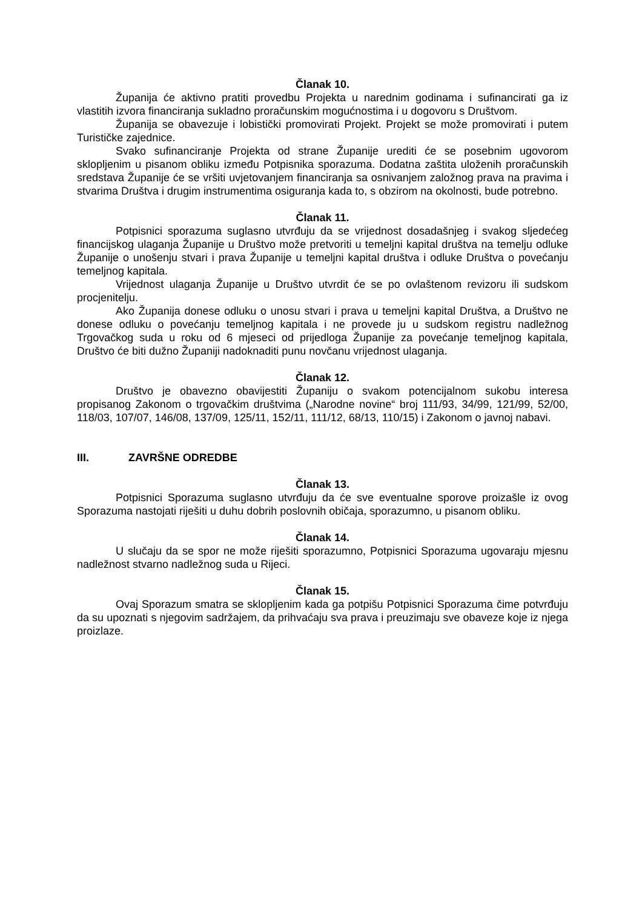Članak 10.
Županija će aktivno pratiti provedbu Projekta u narednim godinama i sufinancirati ga iz vlastitih izvora financiranja sukladno proračunskim mogućnostima i u dogovoru s Društvom.
Županija se obavezuje i lobistički promovirati Projekt. Projekt se može promovirati i putem Turističke zajednice.
Svako sufinanciranje Projekta od strane Županije urediti će se posebnim ugovorom sklopljenim u pisanom obliku između Potpisnika sporazuma. Dodatna zaštita uloženih proračunskih sredstava Županije će se vršiti uvjetovanjem financiranja sa osnivanjem založnog prava na pravima i stvarima Društva i drugim instrumentima osiguranja kada to, s obzirom na okolnosti, bude potrebno.
Članak 11.
Potpisnici sporazuma suglasno utvrđuju da se vrijednost dosadašnjeg i svakog sljedećeg financijskog ulaganja Županije u Društvo može pretvoriti u temeljni kapital društva na temelju odluke Županije o unošenju stvari i prava Županije u temeljni kapital društva i odluke Društva o povećanju temeljnog kapitala.
Vrijednost ulaganja Županije u Društvo utvrdit će se po ovlaštenom revizoru ili sudskom procjenitelju.
Ako Županija donese odluku o unosu stvari i prava u temeljni kapital Društva, a Društvo ne donese odluku o povećanju temeljnog kapitala i ne provede ju u sudskom registru nadležnog Trgovačkog suda u roku od 6 mjeseci od prijedloga Županije za povećanje temeljnog kapitala, Društvo će biti dužno Županiji nadoknaditi punu novčanu vrijednost ulaganja.
Članak 12.
Društvo je obavezno obavijestiti Županiju o svakom potencijalnom sukobu interesa propisanog Zakonom o trgovačkim društvima („Narodne novine“ broj 111/93, 34/99, 121/99, 52/00, 118/03, 107/07, 146/08, 137/09, 125/11, 152/11, 111/12, 68/13, 110/15) i Zakonom o javnoj nabavi.
III. ZAVRŠNE ODREDBE
Članak 13.
Potpisnici Sporazuma suglasno utvrđuju da će sve eventualne sporove proizašle iz ovog Sporazuma nastojati riješiti u duhu dobrih poslovnih običaja, sporazumno, u pisanom obliku.
Članak 14.
U slučaju da se spor ne može riješiti sporazumno, Potpisnici Sporazuma ugovaraju mjesnu nadležnost stvarno nadležnog suda u Rijeci.
Članak 15.
Ovaj Sporazum smatra se sklopljenim kada ga potpišu Potpisnici Sporazuma čime potvrđuju da su upoznati s njegovim sadržajem, da prihvaćaju sva prava i preuzimaju sve obaveze koje iz njega proizlaze.